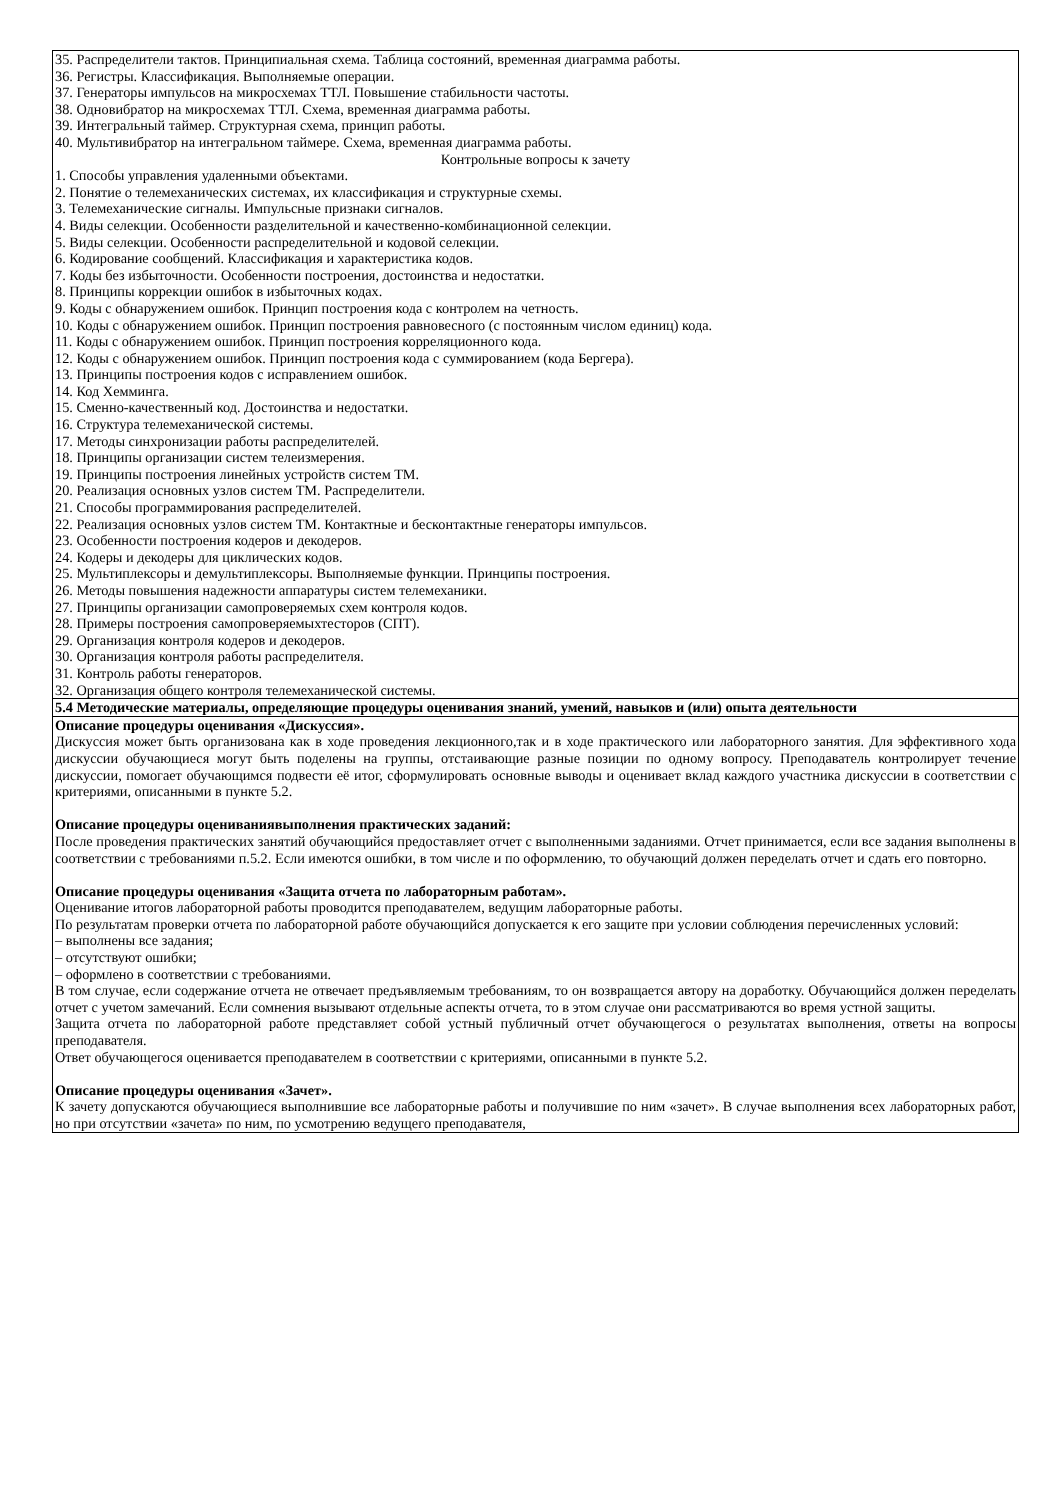| 35. Распределители тактов. Принципиальная схема. Таблица состояний, временная диаграмма работы. 36. Регистры. Классификация. Выполняемые операции. 37. Генераторы импульсов на микросхемах ТТЛ. Повышение стабильности частоты. 38. Одновибратор на микросхемах ТТЛ. Схема, временная диаграмма работы. 39. Интегральный таймер. Структурная схема, принцип работы. 40. Мультивибратор на интегральном таймере. Схема, временная диаграмма работы. Контрольные вопросы к зачету 1. Способы управления удаленными объектами. 2. Понятие о телемеханических системах, их классификация и структурные схемы. 3. Телемеханические сигналы. Импульсные признаки сигналов. 4. Виды селекции. Особенности разделительной и качественно-комбинационной селекции. 5. Виды селекции. Особенности распределительной и кодовой селекции. 6. Кодирование сообщений. Классификация и характеристика кодов. 7. Коды без избыточности. Особенности построения, достоинства и недостатки. 8. Принципы коррекции ошибок в избыточных кодах. 9. Коды с обнаружением ошибок. Принцип построения кода с контролем на четность. 10. Коды с обнаружением ошибок. Принцип построения равновесного (с постоянным числом единиц) кода. 11. Коды с обнаружением ошибок. Принцип построения корреляционного кода. 12. Коды с обнаружением ошибок. Принцип построения кода с суммированием (кода Бергера). 13. Принципы построения кодов с исправлением ошибок. 14. Код Хемминга. 15. Сменно-качественный код. Достоинства и недостатки. 16. Структура телемеханической системы. 17. Методы синхронизации работы распределителей. 18. Принципы организации систем телеизмерения. 19. Принципы построения линейных устройств систем ТМ. 20. Реализация основных узлов систем ТМ. Распределители. 21. Способы программирования распределителей. 22. Реализация основных узлов систем ТМ. Контактные и бесконтактные генераторы импульсов. 23. Особенности построения кодеров и декодеров. 24. Кодеры и декодеры для циклических кодов. 25. Мультиплексоры и демультиплексоры. Выполняемые функции. Принципы построения. 26. Методы повышения надежности аппаратуры систем телемеханики. 27. Принципы организации самопроверяемых схем контроля кодов. 28. Примеры построения самопроверяемыхтесторов (СПТ). 29. Организация контроля кодеров и декодеров. 30. Организация контроля работы распределителя. 31. Контроль работы генераторов. 32. Организация общего контроля телемеханической системы. |
| 5.4 Методические материалы, определяющие процедуры оценивания знаний, умений, навыков и (или) опыта деятельности |
| Описание процедуры оценивания «Дискуссия». Дискуссия может быть организована как в ходе проведения лекционного,так и в ходе практического или лабораторного занятия. Для эффективного хода дискуссии обучающиеся могут быть поделены на группы, отстаивающие разные позиции по одному вопросу. Преподаватель контролирует течение дискуссии, помогает обучающимся подвести её итог, сформулировать основные выводы и оценивает вклад каждого участника дискуссии в соответствии с критериями, описанными в пункте 5.2. Описание процедуры оцениваниявыполнения практических заданий: После проведения практических занятий обучающийся предоставляет отчет с выполненными заданиями. Отчет принимается, если все задания выполнены в соответствии с требованиями п.5.2. Если имеются ошибки, в том числе и по оформлению, то обучающий должен переделать отчет и сдать его повторно. Описание процедуры оценивания «Защита отчета по лабораторным работам». Оценивание итогов лабораторной работы проводится преподавателем, ведущим лабораторные работы. По результатам проверки отчета по лабораторной работе обучающийся допускается к его защите при условии соблюдения перечисленных условий: – выполнены все задания; – отсутствуют ошибки; – оформлено в соответствии с требованиями. В том случае, если содержание отчета не отвечает предъявляемым требованиям, то он возвращается автору на доработку. Обучающийся должен переделать отчет с учетом замечаний. Если сомнения вызывают отдельные аспекты отчета, то в этом случае они рассматриваются во время устной защиты. Защита отчета по лабораторной работе представляет собой устный публичный отчет обучающегося о результатах выполнения, ответы на вопросы преподавателя. Ответ обучающегося оценивается преподавателем в соответствии с критериями, описанными в пункте 5.2. Описание процедуры оценивания «Зачет». К зачету допускаются обучающиеся выполнившие все лабораторные работы и получившие по ним «зачет». В случае выполнения всех лабораторных работ, но при отсутствии «зачета» по ним, по усмотрению ведущего преподавателя, |